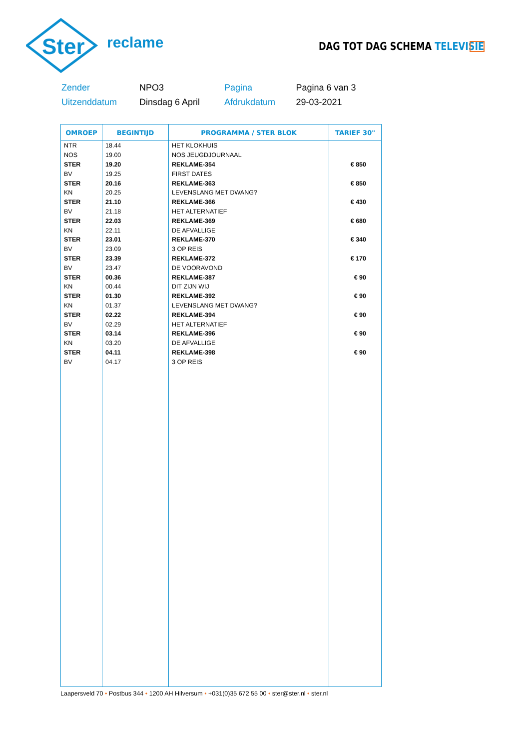Ster
reclame DAG TOT DAG SCHEMA TELEVISIE
| Zender | NPO3 | Pagina | Pagina 6 van 3 |
| Uitzenddatum | Dinsdag 6 April | Afdrukdatum | 29-03-2021 |
| OMROEP | BEGINTIJD | PROGRAMMA / STER BLOK | TARIEF 30" |
| --- | --- | --- | --- |
| NTR | 18.44 | HET KLOKHUIS | |
| NOS | 19.00 | NOS JEUGDJOURNAAL | |
| STER | 19.20 | REKLAME-354 | € 850 |
| BV | 19.25 | FIRST DATES | |
| STER | 20.16 | REKLAME-363 | € 850 |
| KN | 20.25 | LEVENSLANG MET DWANG? | |
| STER | 21.10 | REKLAME-366 | € 430 |
| BV | 21.18 | HET ALTERNATIEF | |
| STER | 22.03 | REKLAME-369 | € 680 |
| KN | 22.11 | DE AFVALLIGE | |
| STER | 23.01 | REKLAME-370 | € 340 |
| BV | 23.09 | 3 OP REIS | |
| STER | 23.39 | REKLAME-372 | € 170 |
| BV | 23.47 | DE VOORAVOND | |
| STER | 00.36 | REKLAME-387 | € 90 |
| KN | 00.44 | DIT ZIJN WIJ | |
| STER | 01.30 | REKLAME-392 | € 90 |
| KN | 01.37 | LEVENSLANG MET DWANG? | |
| STER | 02.22 | REKLAME-394 | € 90 |
| BV | 02.29 | HET ALTERNATIEF | |
| STER | 03.14 | REKLAME-396 | € 90 |
| KN | 03.20 | DE AFVALLIGE | |
| STER | 04.11 | REKLAME-398 | € 90 |
| BV | 04.17 | 3 OP REIS | |
Laapersveld 70 • Postbus 344 • 1200 AH Hilversum • +031(0)35 672 55 00 • ster@ster.nl • ster.nl